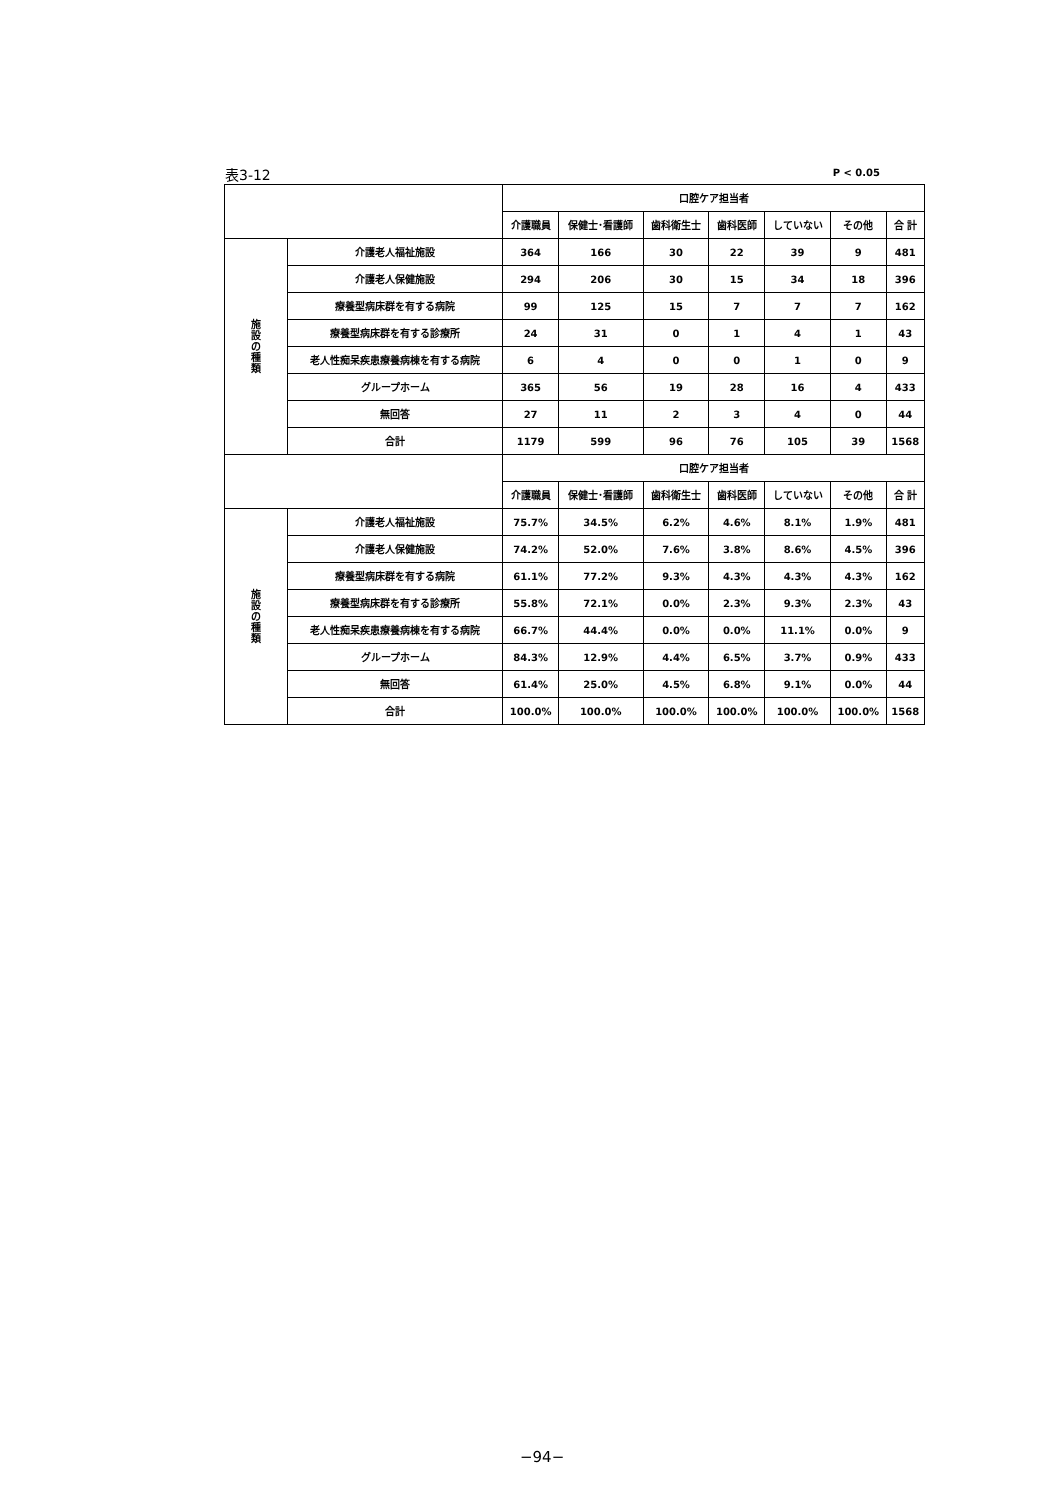表3-12 P < 0.05
| | | 口腔ケア担当者 | | | | | | |
| --- | --- | --- | --- | --- | --- | --- | --- | --- |
| | | 介護職員 | 保健士･看護師 | 歯科衛生士 | 歯科医師 | していない | その他 | 合 計 |
| 施 設 の 種 類 | 介護老人福祉施設 | 364 | 166 | 30 | 22 | 39 | 9 | 481 |
| | 介護老人保健施設 | 294 | 206 | 30 | 15 | 34 | 18 | 396 |
| | 療養型病床群を有する病院 | 99 | 125 | 15 | 7 | 7 | 7 | 162 |
| | 療養型病床群を有する診療所 | 24 | 31 | 0 | 1 | 4 | 1 | 43 |
| | 老人性痴呆疾患療養病棟を有する病院 | 6 | 4 | 0 | 0 | 1 | 0 | 9 |
| | グループホーム | 365 | 56 | 19 | 28 | 16 | 4 | 433 |
| | 無回答 | 27 | 11 | 2 | 3 | 4 | 0 | 44 |
| | 合計 | 1179 | 599 | 96 | 76 | 105 | 39 | 1568 |
| | | 口腔ケア担当者 | | | | | | |
| | | 介護職員 | 保健士･看護師 | 歯科衛生士 | 歯科医師 | していない | その他 | 合 計 |
| 施 設 の 種 類 | 介護老人福祉施設 | 75.7% | 34.5% | 6.2% | 4.6% | 8.1% | 1.9% | 481 |
| | 介護老人保健施設 | 74.2% | 52.0% | 7.6% | 3.8% | 8.6% | 4.5% | 396 |
| | 療養型病床群を有する病院 | 61.1% | 77.2% | 9.3% | 4.3% | 4.3% | 4.3% | 162 |
| | 療養型病床群を有する診療所 | 55.8% | 72.1% | 0.0% | 2.3% | 9.3% | 2.3% | 43 |
| | 老人性痴呆疾患療養病棟を有する病院 | 66.7% | 44.4% | 0.0% | 0.0% | 11.1% | 0.0% | 9 |
| | グループホーム | 84.3% | 12.9% | 4.4% | 6.5% | 3.7% | 0.9% | 433 |
| | 無回答 | 61.4% | 25.0% | 4.5% | 6.8% | 9.1% | 0.0% | 44 |
| | 合計 | 100.0% | 100.0% | 100.0% | 100.0% | 100.0% | 100.0% | 1568 |
−94−